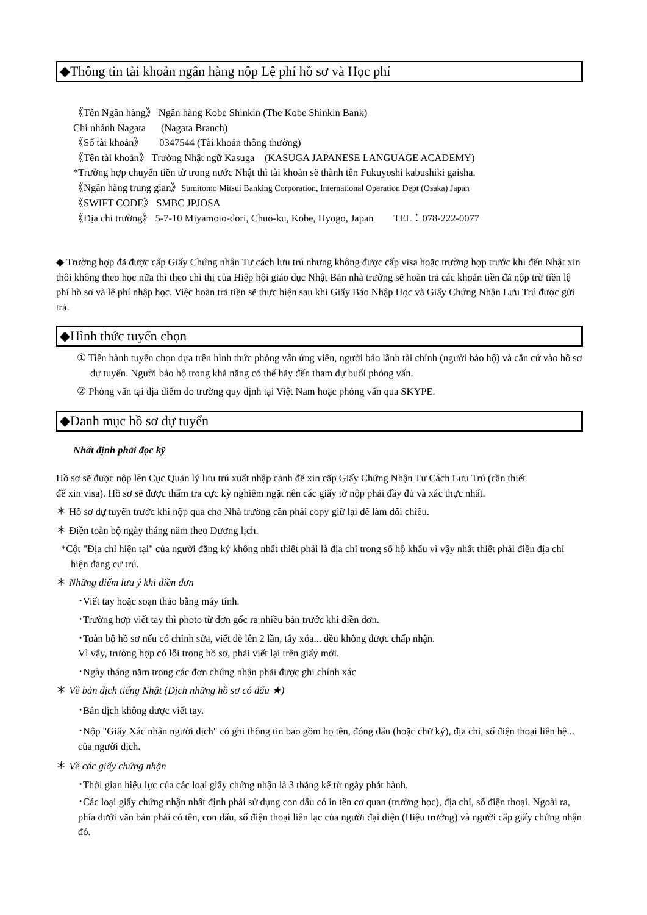◆Thông tin tài khoản ngân hàng nộp Lệ phí hồ sơ và Học phí
《Tên Ngân hàng》 Ngân hàng Kobe Shinkin (The Kobe Shinkin Bank)
Chi nhánh Nagata (Nagata Branch)
《Số tài khoản》 0347544 (Tài khoản thông thường)
《Tên tài khoản》 Trường Nhật ngữ Kasuga (KASUGA JAPANESE LANGUAGE ACADEMY)
*Trường hợp chuyển tiền từ trong nước Nhật thì tài khoản sẽ thành tên Fukuyoshi kabushiki gaisha.
《Ngân hàng trung gian》Sumitomo Mitsui Banking Corporation, International Operation Dept (Osaka) Japan
《SWIFT CODE》 SMBC JPJOSA
《Địa chỉ trường》 5-7-10 Miyamoto-dori, Chuo-ku, Kobe, Hyogo, Japan TEL：078-222-0077
◆ Trường hợp đã được cấp Giấy Chứng nhận Tư cách lưu trú nhưng không được cấp visa hoặc trường hợp trước khi đến Nhật xin thôi không theo học nữa thì theo chỉ thị của Hiệp hội giáo dục Nhật Bản nhà trường sẽ hoàn trả các khoản tiền đã nộp trừ tiền lệ phí hồ sơ và lệ phí nhập học. Việc hoàn trả tiền sẽ thực hiện sau khi Giấy Báo Nhập Học và Giấy Chứng Nhận Lưu Trú được gửi trả.
◆Hình thức tuyển chọn
① Tiến hành tuyển chọn dựa trên hình thức phỏng vấn ứng viên, người bảo lãnh tài chính (người bảo hộ) và căn cứ vào hồ sơ dự tuyển. Người bảo hộ trong khả năng có thể hãy đến tham dự buổi phỏng vấn.
② Phỏng vấn tại địa điểm do trường quy định tại Việt Nam hoặc phỏng vấn qua SKYPE.
◆Danh mục hồ sơ dự tuyển
Nhất định phải đọc kỹ
Hồ sơ sẽ được nộp lên Cục Quản lý lưu trú xuất nhập cảnh để xin cấp Giấy Chứng Nhận Tư Cách Lưu Trú (cần thiết
để xin visa). Hồ sơ sẽ được thẩm tra cực kỳ nghiêm ngặt nên các giấy tờ nộp phải đầy đủ và xác thực nhất.
＊ Hồ sơ dự tuyển trước khi nộp qua cho Nhà trường cần phải copy giữ lại để làm đối chiếu.
＊ Điền toàn bộ ngày tháng năm theo Dương lịch.
*Cột "Địa chỉ hiện tại" của người đăng ký không nhất thiết phải là địa chỉ trong sổ hộ khẩu vì vậy nhất thiết phải điền địa chỉ hiện đang cư trú.
＊ Những điểm lưu ý khi điền đơn
･Viết tay hoặc soạn thảo bằng máy tính.
･Trường hợp viết tay thì photo từ đơn gốc ra nhiều bản trước khi điền đơn.
･Toàn bộ hồ sơ nếu có chỉnh sửa, viết đè lên 2 lần, tẩy xóa... đều không được chấp nhận.
Vì vậy, trường hợp có lỗi trong hồ sơ, phải viết lại trên giấy mới.
･Ngày tháng năm trong các đơn chứng nhận phải được ghi chính xác
＊ Về bản dịch tiếng Nhật (Dịch những hồ sơ có dấu ★)
･Bản dịch không được viết tay.
･Nộp "Giấy Xác nhận người dịch" có ghi thông tin bao gồm họ tên, đóng dấu (hoặc chữ ký), địa chỉ, số điện thoại liên hệ... của người dịch.
＊ Về các giấy chứng nhận
･Thời gian hiệu lực của các loại giấy chứng nhận là 3 tháng kể từ ngày phát hành.
･Các loại giấy chứng nhận nhất định phải sử dụng con dấu có in tên cơ quan (trường học), địa chỉ, số điện thoại. Ngoài ra, phía dưới văn bản phải có tên, con dấu, số điện thoại liên lạc của người đại diện (Hiệu trưởng) và người cấp giấy chứng nhận đó.